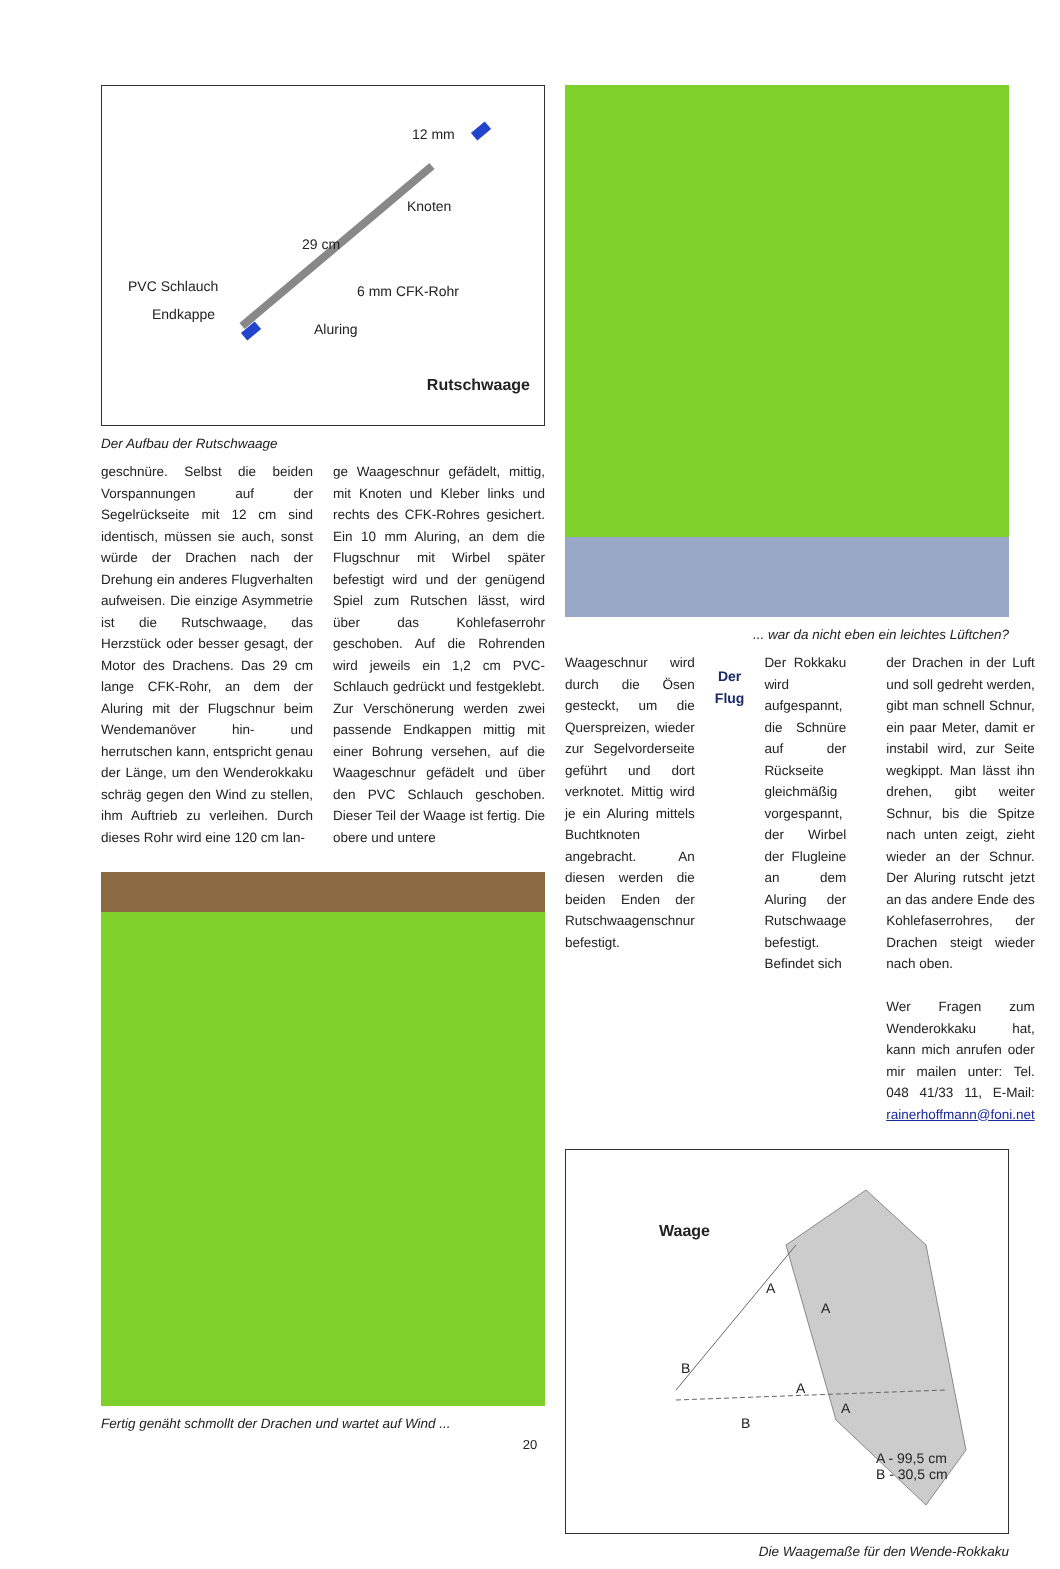Knoten
PVC Schlauch
Endkappe
6 mm CFK-Rohr
Aluring
29 cm
12 mm
Rutschwaage
Der Aufbau der Rutschwaage
geschnüre. Selbst die beiden Vorspannungen auf der Segelrückseite mit 12 cm sind identisch, müssen sie auch, sonst würde der Drachen nach der Drehung ein anderes Flugverhalten aufweisen. Die einzige Asymmetrie ist die Rutschwaage, das Herzstück oder besser gesagt, der Motor des Drachens. Das 29 cm lange CFK-Rohr, an dem der Aluring mit der Flugschnur beim Wendemanöver hin- und herrutschen kann, entspricht genau der Länge, um den Wenderokkaku schräg gegen den Wind zu stellen, ihm Auftrieb zu verleihen. Durch dieses Rohr wird eine 120 cm lan-
ge Waageschnur gefädelt, mittig, mit Knoten und Kleber links und rechts des CFK-Rohres gesichert. Ein 10 mm Aluring, an dem die Flugschnur mit Wirbel später befestigt wird und der genügend Spiel zum Rutschen lässt, wird über das Kohlefaserrohr geschoben. Auf die Rohrenden wird jeweils ein 1,2 cm PVC-Schlauch gedrückt und festgeklebt. Zur Verschönerung werden zwei passende Endkappen mittig mit einer Bohrung versehen, auf die Waageschnur gefädelt und über den PVC Schlauch geschoben. Dieser Teil der Waage ist fertig. Die obere und untere
Fertig genäht schmollt der Drachen und wartet auf Wind ...
... war da nicht eben ein leichtes Lüftchen?
Waageschnur wird durch die Ösen gesteckt, um die Querspreizen, wieder zur Segelvorderseite geführt und dort verknotet. Mittig wird je ein Aluring mittels Buchtknoten angebracht. An diesen werden die beiden Enden der Rutschwaagenschnur befestigt.
Der Flug
Der Rokkaku wird aufgespannt, die Schnüre auf der Rückseite gleichmäßig vorgespannt, der Wirbel der Flugleine an dem Aluring der Rutschwaage befestigt. Befindet sich
der Drachen in der Luft und soll gedreht werden, gibt man schnell Schnur, ein paar Meter, damit er instabil wird, zur Seite wegkippt. Man lässt ihn drehen, gibt weiter Schnur, bis die Spitze nach unten zeigt, zieht wieder an der Schnur. Der Aluring rutscht jetzt an das andere Ende des Kohlefaserrohres, der Drachen steigt wieder nach oben.
Wer Fragen zum Wenderokkaku hat, kann mich anrufen oder mir mailen unter: Tel. 048 41/33 11, E-Mail: rainerhoffmann@foni.net
Waage
A
A
B
A
A
B
A - 99,5 cm
B - 30,5 cm
Die Waagemaße für den Wende-Rokkaku
20